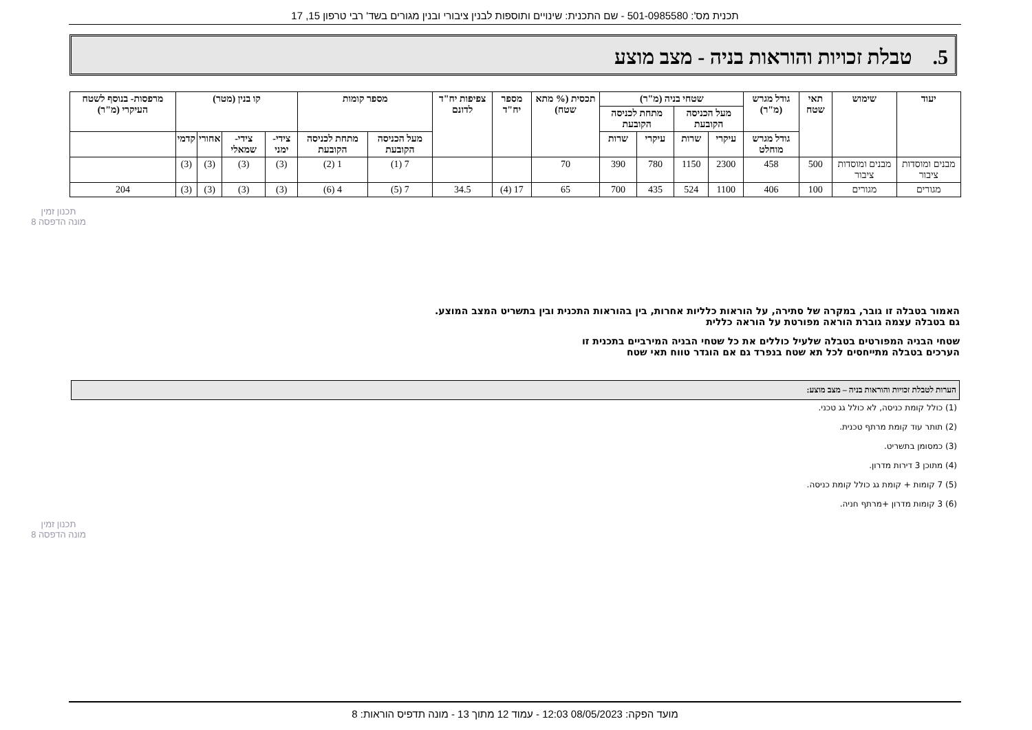תכנית מס': 501-0985580 - שם התכנית: שינויים ותוספות לבנין ציבורי ובנין מגורים בשד' רבי טרפון 15, 17
5. טבלת זכויות והוראות בניה - מצב מוצע
| יעוד | שימוש | תאי שטח | גודל מגרש (מ"ר) | שטחי בניה (מ"ר) | | | | תכסית (% מתא שטח) | מספר יח"ד | צפיפות יח"ד לדונם | מספר קומות | | קו בנין (מטר) | | | | מרפסות- בנוסף לשטח העיקרי (מ"ר) |
| --- | --- | --- | --- | --- | --- | --- | --- | --- | --- | --- | --- | --- | --- | --- | --- | --- | --- |
| | | | | מעל הכניסה הקובעת | | מתחת לכניסה הקובעת | | | | | | | | | | | |
| | | | גודל מגרש מוחלט | עיקרי | שרות | עיקרי | שרות | | | | מעל הכניסה הקובעת | מתחת לכניסה הקובעת | צידי- ימני | צידי- שמאלי | אחורי | קדמי | |
| מבנים ומוסדות ציבור | מבנים ומוסדות ציבור | 500 | 458 | 2300 | 1150 | 780 | 390 | 70 | | | 7 (1) | 1 (2) | (3) | (3) | (3) | (3) | |
| מגורים | מגורים | 100 | 406 | 1100 | 524 | 435 | 700 | 65 | 17 (4) | 34.5 | 7 (5) | 4 (6) | (3) | (3) | (3) | (3) | 204 |
האמור בטבלה זו גובר, במקרה של סתירה, על הוראות כלליות אחרות, בין בהוראות התכנית ובין בתשריט המצב המוצע.
גם בטבלה עצמה גוברת הוראה מפורטת על הוראה כללית
שטחי הבניה המפורטים בטבלה שלעיל כוללים את כל שטחי הבניה המירביים בתכנית זו
הערכים בטבלה מתייחסים לכל תא שטח בנפרד גם אם הוגדר טווח תאי שטח
הערות לטבלת זכויות והוראות בניה – מצב מוצע:
(1) כולל קומת כניסה, לא כולל גג טכני.
(2) תותר עוד קומת מרתף טכנית.
(3) כמסומן בתשריט.
(4) מתוכן 3 דירות מדרון.
(5) 7 קומות + קומת גג כולל קומת כניסה.
(6) 3 קומות מדרון +מרתף חניה.
תכנון זמין
מונה הדפסה 8
תכנון זמין
מונה הדפסה 8
מועד הפקה: 08/05/2023 12:03 - עמוד 12 מתוך 13 - מונה תדפיס הוראות: 8